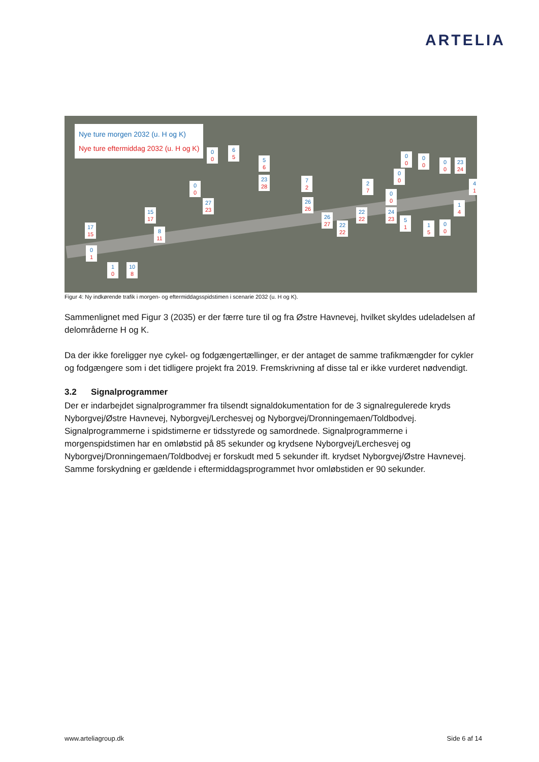ARTELIA
Nye ture morgen 2032 (u. H og K)
Nye ture eftermiddag 2032 (u. H og K)
0
0
6
5
5
6
23
28
0
0
27
23
7
2
26
26
15
17
17
15
8
11
0
1
1
0
10
8
26
27
22
22
22
22
2
7
0
0
24
23
0
0
5
1
0
0
0
0
1
5
0
0
23
24
4
1
1
4
0
0
Figur 4: Ny indkørende trafik i morgen- og eftermiddagsspidstimen i scenarie 2032 (u. H og K).
Sammenlignet med Figur 3 (2035) er der færre ture til og fra Østre Havnevej, hvilket skyldes udeladelsen af delområderne H og K.
Da der ikke foreligger nye cykel- og fodgængertællinger, er der antaget de samme trafikmængder for cykler og fodgængere som i det tidligere projekt fra 2019. Fremskrivning af disse tal er ikke vurderet nødvendigt.
3.2 Signalprogrammer
Der er indarbejdet signalprogrammer fra tilsendt signaldokumentation for de 3 signalregulerede kryds Nyborgvej/Østre Havnevej, Nyborgvej/Lerchesvej og Nyborgvej/Dronningemaen/Toldbodvej. Signalprogrammerne i spidstimerne er tidsstyrede og samordnede. Signalprogrammerne i morgenspidstimen har en omløbstid på 85 sekunder og krydsene Nyborgvej/Lerchesvej og Nyborgvej/Dronningemaen/Toldbodvej er forskudt med 5 sekunder ift. krydset Nyborgvej/Østre Havnevej. Samme forskydning er gældende i eftermiddagsprogrammet hvor omløbstiden er 90 sekunder.
www.arteliagroup.dk Side 6 af 14